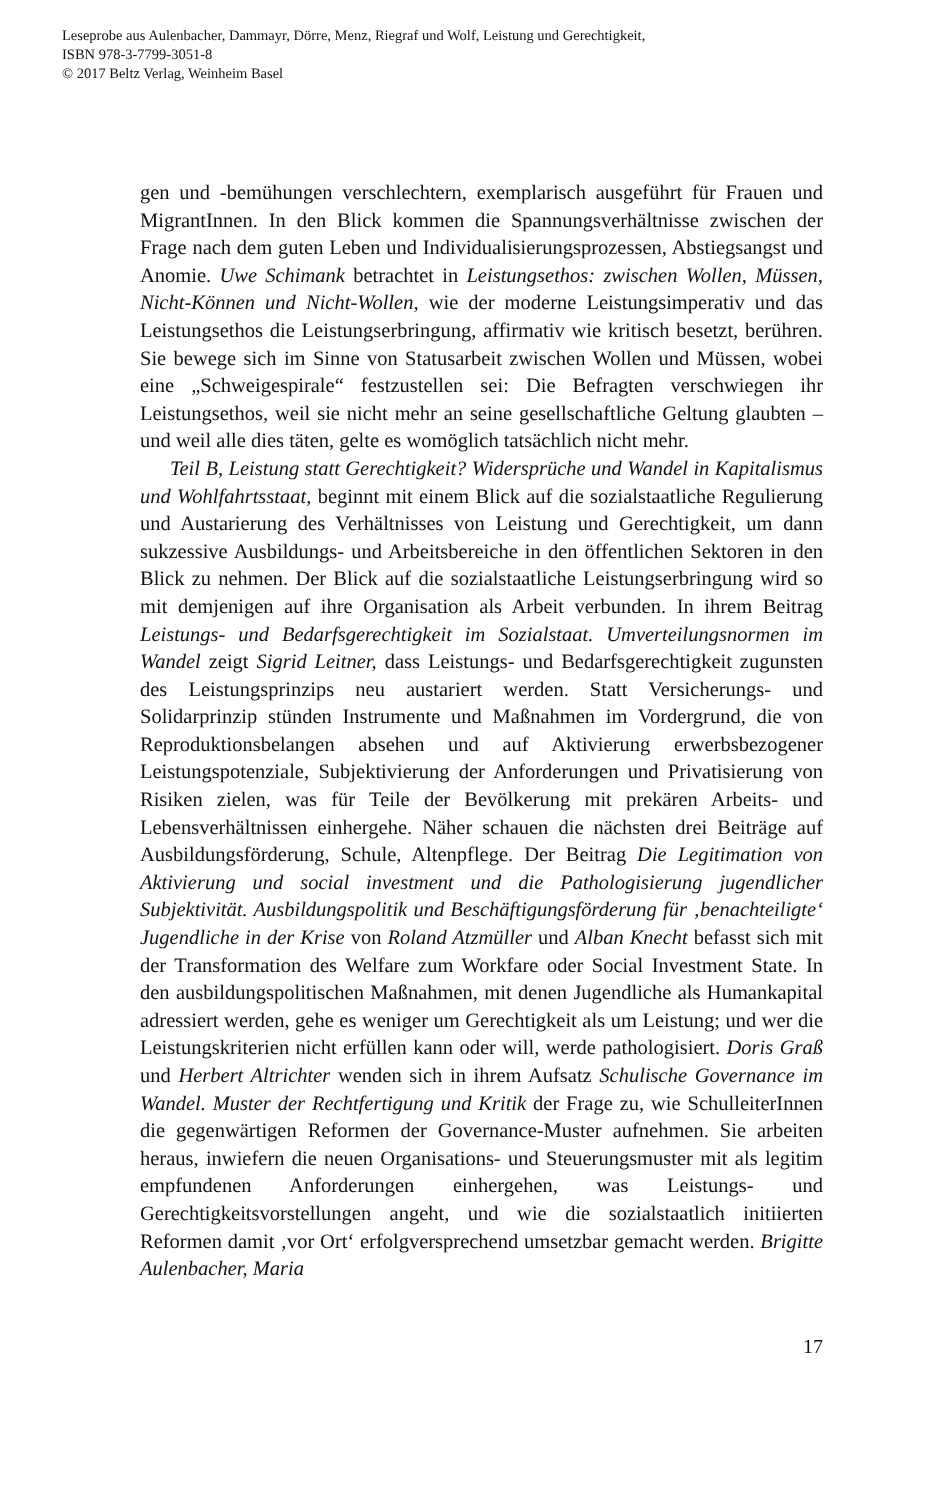Leseprobe aus Aulenbacher, Dammayr, Dörre, Menz, Riegraf und Wolf, Leistung und Gerechtigkeit,
ISBN 978-3-7799-3051-8
© 2017 Beltz Verlag, Weinheim Basel
gen und -bemühungen verschlechtern, exemplarisch ausgeführt für Frauen und MigrantInnen. In den Blick kommen die Spannungsverhältnisse zwischen der Frage nach dem guten Leben und Individualisierungsprozessen, Abstiegsangst und Anomie. Uwe Schimank betrachtet in Leistungsethos: zwischen Wollen, Müssen, Nicht-Können und Nicht-Wollen, wie der moderne Leistungsimperativ und das Leistungsethos die Leistungserbringung, affirmativ wie kritisch besetzt, berühren. Sie bewege sich im Sinne von Statusarbeit zwischen Wollen und Müssen, wobei eine „Schweigespirale“ festzustellen sei: Die Befragten verschwiegen ihr Leistungsethos, weil sie nicht mehr an seine gesellschaftliche Geltung glaubten – und weil alle dies täten, gelte es womöglich tatsächlich nicht mehr.
Teil B, Leistung statt Gerechtigkeit? Widersprüche und Wandel in Kapitalismus und Wohlfahrtsstaat, beginnt mit einem Blick auf die sozialstaatliche Regulierung und Austarierung des Verhältnisses von Leistung und Gerechtigkeit, um dann sukzessive Ausbildungs- und Arbeitsbereiche in den öffentlichen Sektoren in den Blick zu nehmen. Der Blick auf die sozialstaatliche Leistungserbringung wird so mit demjenigen auf ihre Organisation als Arbeit verbunden. In ihrem Beitrag Leistungs- und Bedarfsgerechtigkeit im Sozialstaat. Umverteilungsnormen im Wandel zeigt Sigrid Leitner, dass Leistungs- und Bedarfsgerechtigkeit zugunsten des Leistungsprinzips neu austariert werden. Statt Versicherungs- und Solidarprinzip stünden Instrumente und Maßnahmen im Vordergrund, die von Reproduktionsbelangen absehen und auf Aktivierung erwerbsbezogener Leistungspotenziale, Subjektivierung der Anforderungen und Privatisierung von Risiken zielen, was für Teile der Bevölkerung mit prekären Arbeits- und Lebensverhältnissen einhergehe. Näher schauen die nächsten drei Beiträge auf Ausbildungsförderung, Schule, Altenpflege. Der Beitrag Die Legitimation von Aktivierung und social investment und die Pathologisierung jugendlicher Subjektivität. Ausbildungspolitik und Beschäftigungsförderung für ‚benachteiligte‘ Jugendliche in der Krise von Roland Atzmüller und Alban Knecht befasst sich mit der Transformation des Welfare zum Workfare oder Social Investment State. In den ausbildungspolitischen Maßnahmen, mit denen Jugendliche als Humankapital adressiert werden, gehe es weniger um Gerechtigkeit als um Leistung; und wer die Leistungskriterien nicht erfüllen kann oder will, werde pathologisiert. Doris Graß und Herbert Altrichter wenden sich in ihrem Aufsatz Schulische Governance im Wandel. Muster der Rechtfertigung und Kritik der Frage zu, wie SchulleiterInnen die gegenwärtigen Reformen der Governance-Muster aufnehmen. Sie arbeiten heraus, inwiefern die neuen Organisations- und Steuerungsmuster mit als legitim empfundenen Anforderungen einhergehen, was Leistungs- und Gerechtigkeitsvorstellungen angeht, und wie die sozialstaatlich initiierten Reformen damit ‚vor Ort‘ erfolgversprechend umsetzbar gemacht werden. Brigitte Aulenbacher, Maria
17